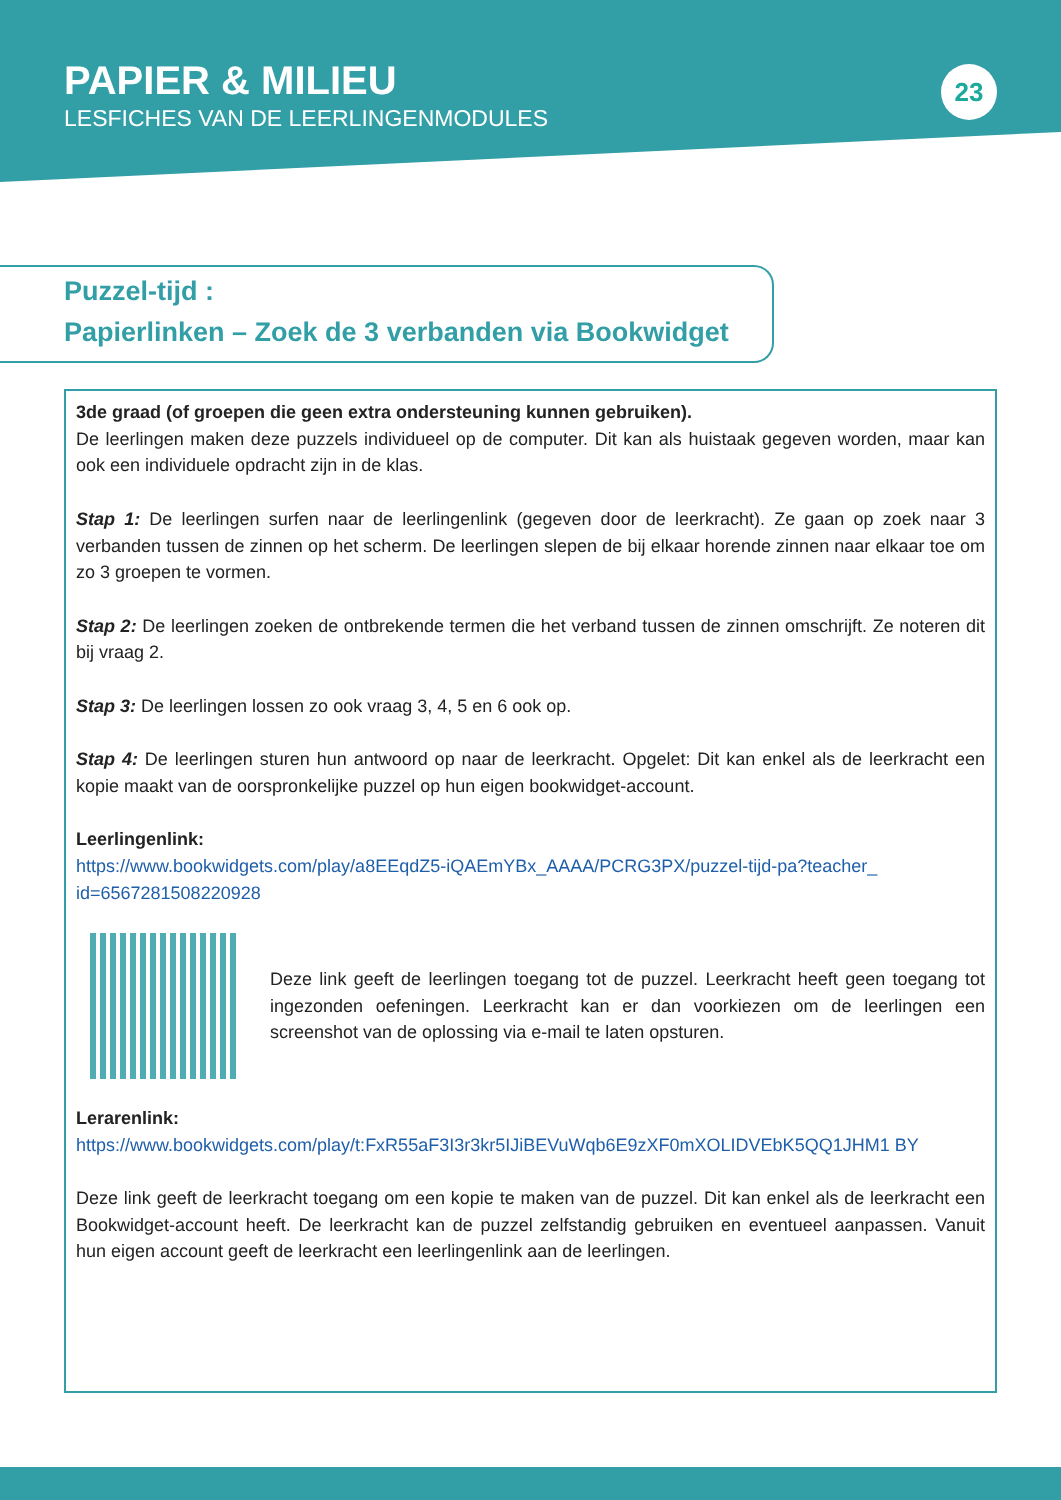PAPIER & MILIEU
LESFICHES VAN DE LEERLINGENMODULES
23
Puzzel-tijd :
Papierlinken – Zoek de 3 verbanden via Bookwidget
3de graad (of groepen die geen extra ondersteuning kunnen gebruiken).
De leerlingen maken deze puzzels individueel op de computer. Dit kan als huistaak gegeven worden, maar kan ook een individuele opdracht zijn in de klas.
Stap 1: De leerlingen surfen naar de leerlingenlink (gegeven door de leerkracht). Ze gaan op zoek naar 3 verbanden tussen de zinnen op het scherm. De leerlingen slepen de bij elkaar horende zinnen naar elkaar toe om zo 3 groepen te vormen.
Stap 2: De leerlingen zoeken de ontbrekende termen die het verband tussen de zinnen omschrijft. Ze noteren dit bij vraag 2.
Stap 3: De leerlingen lossen zo ook vraag 3, 4, 5 en 6 ook op.
Stap 4: De leerlingen sturen hun antwoord op naar de leerkracht. Opgelet: Dit kan enkel als de leerkracht een kopie maakt van de oorspronkelijke puzzel op hun eigen bookwidget-account.
Leerlingenlink:
https://www.bookwidgets.com/play/a8EEqdZ5-iQAEmYBx_AAAA/PCRG3PX/puzzel-tijd-pa?teacher_ id=6567281508220928
Deze link geeft de leerlingen toegang tot de puzzel. Leerkracht heeft geen toegang tot ingezonden oefeningen. Leerkracht kan er dan voorkiezen om de leerlingen een screenshot van de oplossing via e-mail te laten opsturen.
Lerarenlink:
https://www.bookwidgets.com/play/t:FxR55aF3I3r3kr5IJiBEVuWqb6E9zXF0mXOLIDVEbK5QQ1JHM1 BY
Deze link geeft de leerkracht toegang om een kopie te maken van de puzzel. Dit kan enkel als de leerkracht een Bookwidget-account heeft. De leerkracht kan de puzzel zelfstandig gebruiken en eventueel aanpassen. Vanuit hun eigen account geeft de leerkracht een leerlingenlink aan de leerlingen.